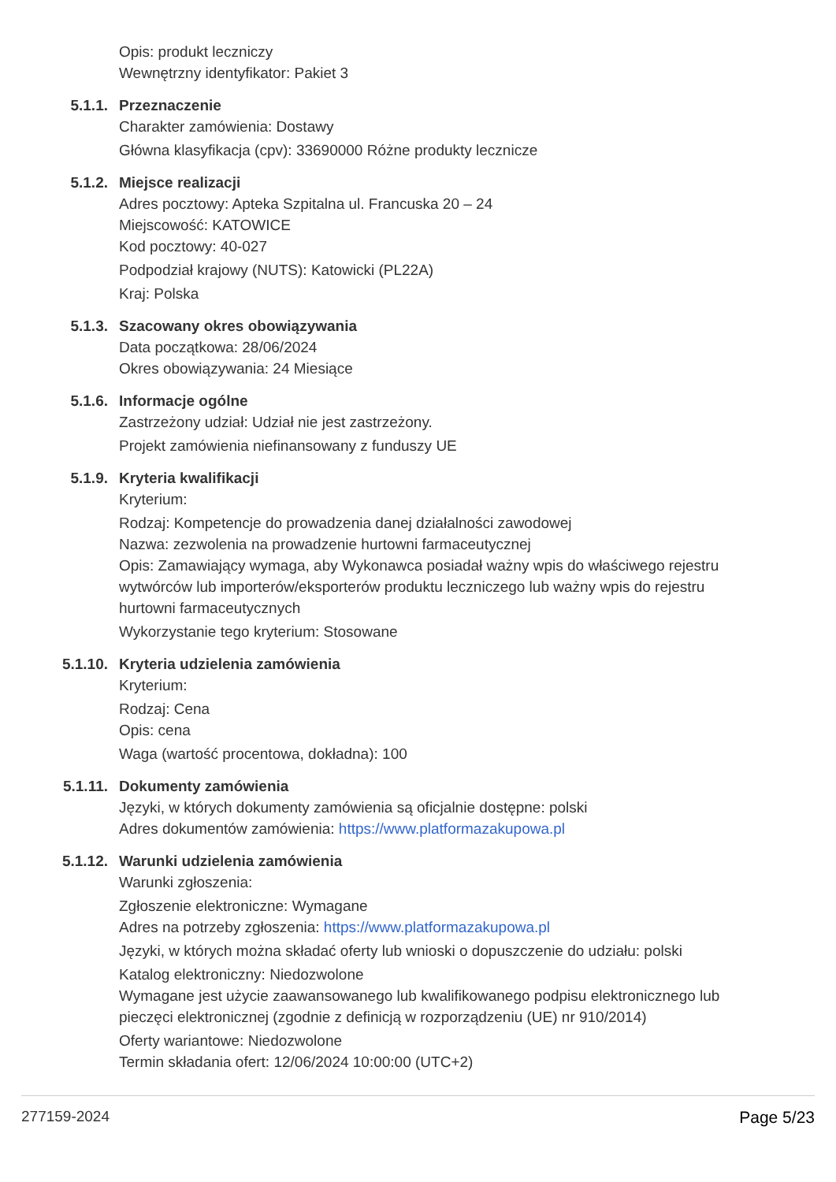Opis: produkt leczniczy
Wewnętrzny identyfikator: Pakiet 3
5.1.1. Przeznaczenie
Charakter zamówienia: Dostawy
Główna klasyfikacja (cpv): 33690000 Różne produkty lecznicze
5.1.2. Miejsce realizacji
Adres pocztowy: Apteka Szpitalna ul. Francuska 20 – 24
Miejscowość: KATOWICE
Kod pocztowy: 40-027
Podpodział krajowy (NUTS): Katowicki (PL22A)
Kraj: Polska
5.1.3. Szacowany okres obowiązywania
Data początkowa: 28/06/2024
Okres obowiązywania: 24 Miesiące
5.1.6. Informacje ogólne
Zastrzeżony udział: Udział nie jest zastrzeżony.
Projekt zamówienia niefinansowany z funduszy UE
5.1.9. Kryteria kwalifikacji
Kryterium:
Rodzaj: Kompetencje do prowadzenia danej działalności zawodowej
Nazwa: zezwolenia na prowadzenie hurtowni farmaceutycznej
Opis: Zamawiający wymaga, aby Wykonawca posiadał ważny wpis do właściwego rejestru wytwórców lub importerów/eksporterów produktu leczniczego lub ważny wpis do rejestru hurtowni farmaceutycznych
Wykorzystanie tego kryterium: Stosowane
5.1.10. Kryteria udzielenia zamówienia
Kryterium:
Rodzaj: Cena
Opis: cena
Waga (wartość procentowa, dokładna): 100
5.1.11. Dokumenty zamówienia
Języki, w których dokumenty zamówienia są oficjalnie dostępne: polski
Adres dokumentów zamówienia: https://www.platformazakupowa.pl
5.1.12. Warunki udzielenia zamówienia
Warunki zgłoszenia:
Zgłoszenie elektroniczne: Wymagane
Adres na potrzeby zgłoszenia: https://www.platformazakupowa.pl
Języki, w których można składać oferty lub wnioski o dopuszczenie do udziału: polski
Katalog elektroniczny: Niedozwolone
Wymagane jest użycie zaawansowanego lub kwalifikowanego podpisu elektronicznego lub pieczęci elektronicznej (zgodnie z definicją w rozporządzeniu (UE) nr 910/2014)
Oferty wariantowe: Niedozwolone
Termin składania ofert: 12/06/2024 10:00:00 (UTC+2)
277159-2024 Page 5/23